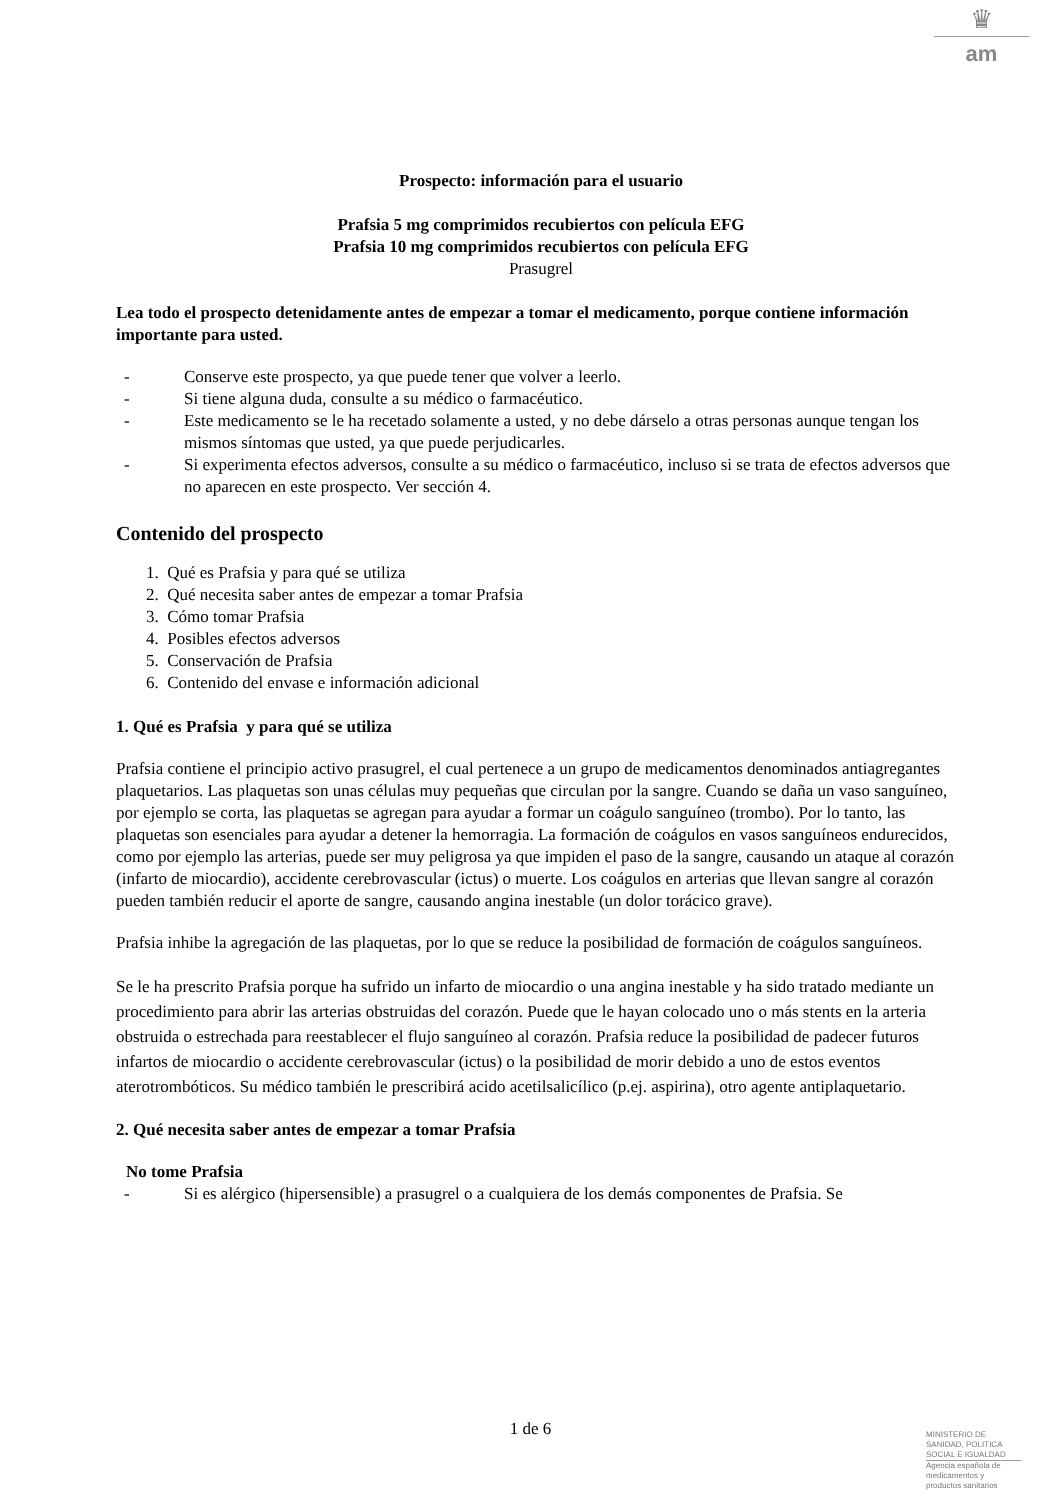♛
am
Prospecto: información para el usuario
Prafsia 5 mg comprimidos recubiertos con película EFG
Prafsia 10 mg comprimidos recubiertos con película EFG
Prasugrel
Lea todo el prospecto detenidamente antes de empezar a tomar el medicamento, porque contiene información importante para usted.
- Conserve este prospecto, ya que puede tener que volver a leerlo.
- Si tiene alguna duda, consulte a su médico o farmacéutico.
- Este medicamento se le ha recetado solamente a usted, y no debe dárselo a otras personas aunque tengan los mismos síntomas que usted, ya que puede perjudicarles.
- Si experimenta efectos adversos, consulte a su médico o farmacéutico, incluso si se trata de efectos adversos que no aparecen en este prospecto. Ver sección 4.
Contenido del prospecto
1. Qué es Prafsia y para qué se utiliza
2. Qué necesita saber antes de empezar a tomar Prafsia
3. Cómo tomar Prafsia
4. Posibles efectos adversos
5. Conservación de Prafsia
6. Contenido del envase e información adicional
1. Qué es Prafsia y para qué se utiliza
Prafsia contiene el principio activo prasugrel, el cual pertenece a un grupo de medicamentos denominados antiagregantes plaquetarios. Las plaquetas son unas células muy pequeñas que circulan por la sangre. Cuando se daña un vaso sanguíneo, por ejemplo se corta, las plaquetas se agregan para ayudar a formar un coágulo sanguíneo (trombo). Por lo tanto, las plaquetas son esenciales para ayudar a detener la hemorragia. La formación de coágulos en vasos sanguíneos endurecidos, como por ejemplo las arterias, puede ser muy peligrosa ya que impiden el paso de la sangre, causando un ataque al corazón (infarto de miocardio), accidente cerebrovascular (ictus) o muerte. Los coágulos en arterias que llevan sangre al corazón pueden también reducir el aporte de sangre, causando angina inestable (un dolor torácico grave).
Prafsia inhibe la agregación de las plaquetas, por lo que se reduce la posibilidad de formación de coágulos sanguíneos.
Se le ha prescrito Prafsia porque ha sufrido un infarto de miocardio o una angina inestable y ha sido tratado mediante un procedimiento para abrir las arterias obstruidas del corazón. Puede que le hayan colocado uno o más stents en la arteria obstruida o estrechada para reestablecer el flujo sanguíneo al corazón. Prafsia reduce la posibilidad de padecer futuros infartos de miocardio o accidente cerebrovascular (ictus) o la posibilidad de morir debido a uno de estos eventos aterotrombóticos. Su médico también le prescribirá acido acetilsalicílico (p.ej. aspirina), otro agente antiplaquetario.
2. Qué necesita saber antes de empezar a tomar Prafsia
No tome Prafsia
- Si es alérgico (hipersensible) a prasugrel o a cualquiera de los demás componentes de Prafsia. Se
1 de 6
MINISTERIO DE
SANIDAD, POLITICA
SOCIAL E IGUALDAD
Agencia española de
medicamentos y
productos sanitarios